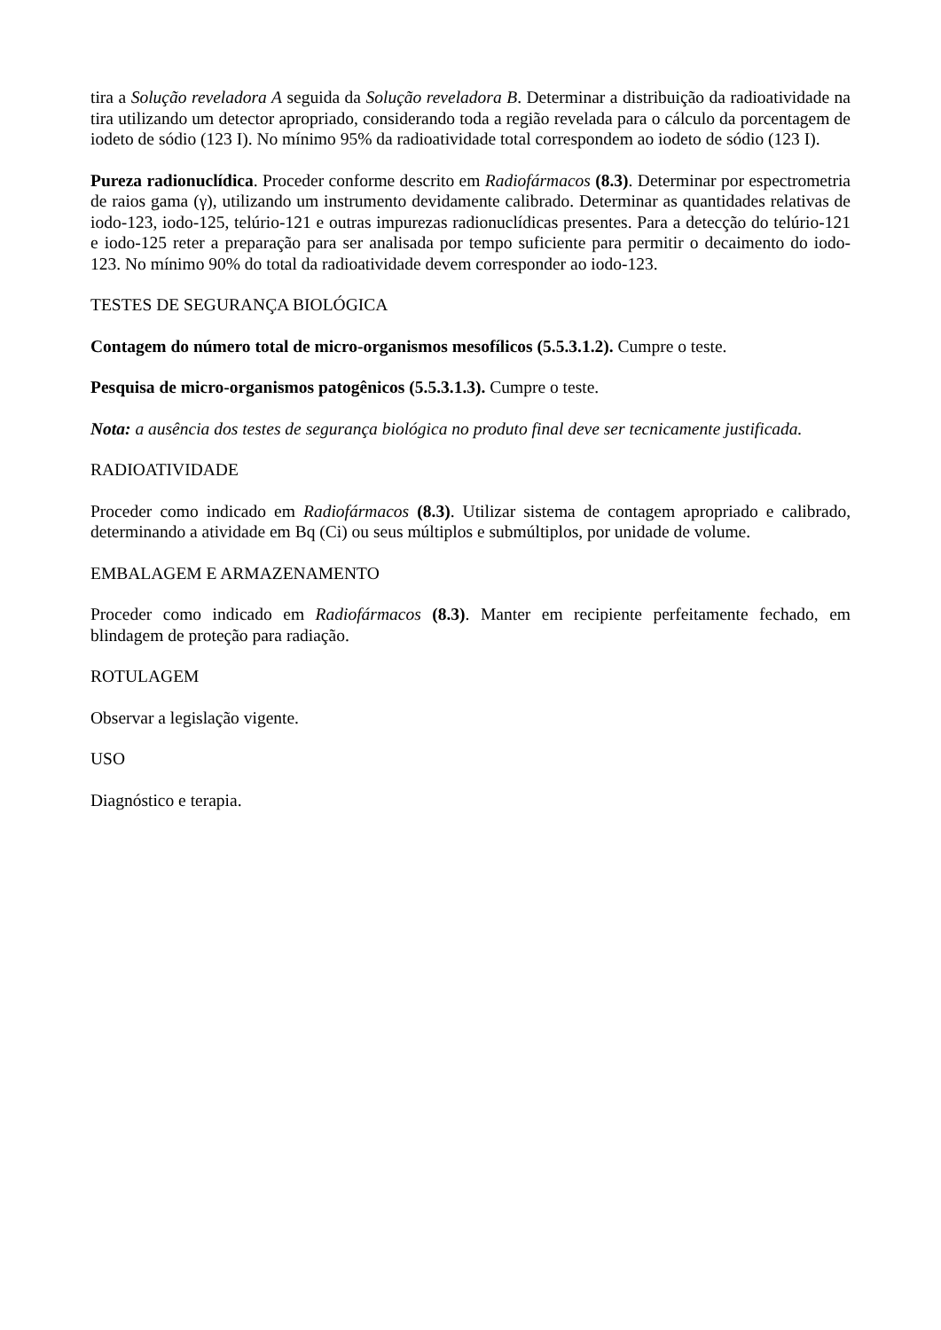tira a Solução reveladora A seguida da Solução reveladora B. Determinar a distribuição da radioatividade na tira utilizando um detector apropriado, considerando toda a região revelada para o cálculo da porcentagem de iodeto de sódio (123 I). No mínimo 95% da radioatividade total correspondem ao iodeto de sódio (123 I).
Pureza radionuclídica. Proceder conforme descrito em Radiofármacos (8.3). Determinar por espectrometria de raios gama (γ), utilizando um instrumento devidamente calibrado. Determinar as quantidades relativas de iodo-123, iodo-125, telúrio-121 e outras impurezas radionuclídicas presentes. Para a detecção do telúrio-121 e iodo-125 reter a preparação para ser analisada por tempo suficiente para permitir o decaimento do iodo-123. No mínimo 90% do total da radioatividade devem corresponder ao iodo-123.
TESTES DE SEGURANÇA BIOLÓGICA
Contagem do número total de micro-organismos mesofílicos (5.5.3.1.2). Cumpre o teste.
Pesquisa de micro-organismos patogênicos (5.5.3.1.3). Cumpre o teste.
Nota: a ausência dos testes de segurança biológica no produto final deve ser tecnicamente justificada.
RADIOATIVIDADE
Proceder como indicado em Radiofármacos (8.3). Utilizar sistema de contagem apropriado e calibrado, determinando a atividade em Bq (Ci) ou seus múltiplos e submúltiplos, por unidade de volume.
EMBALAGEM E ARMAZENAMENTO
Proceder como indicado em Radiofármacos (8.3). Manter em recipiente perfeitamente fechado, em blindagem de proteção para radiação.
ROTULAGEM
Observar a legislação vigente.
USO
Diagnóstico e terapia.